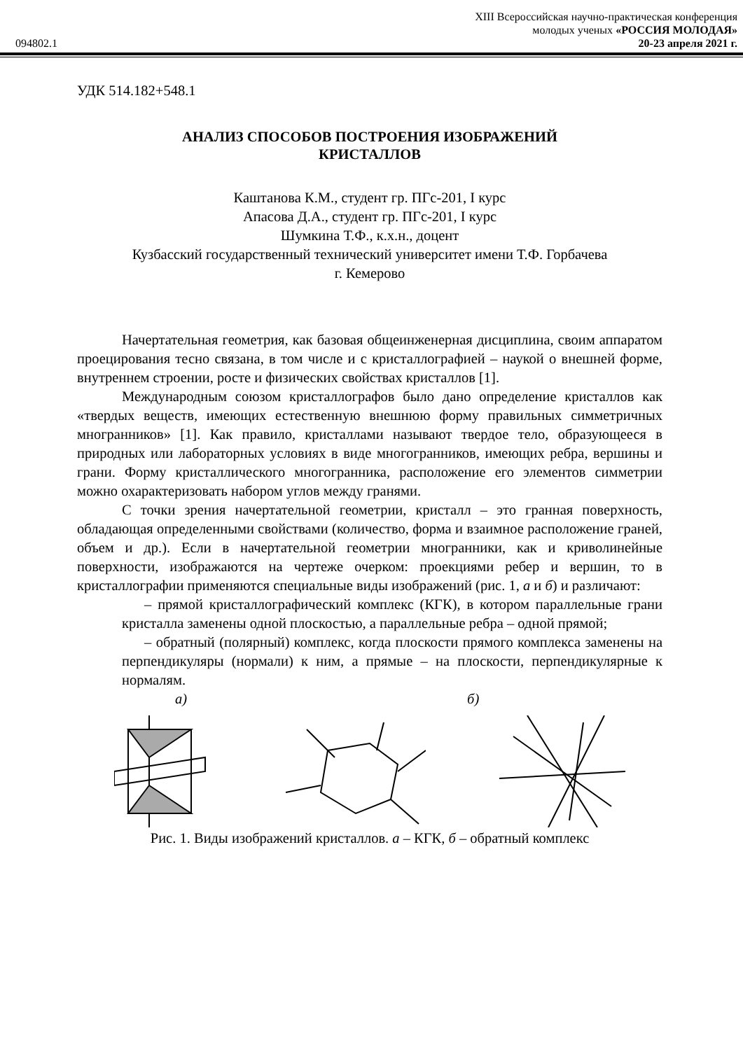094802.1
XIII Всероссийская научно-практическая конференция
молодых ученых «РОССИЯ МОЛОДАЯ»
20-23 апреля 2021 г.
УДК 514.182+548.1
АНАЛИЗ СПОСОБОВ ПОСТРОЕНИЯ ИЗОБРАЖЕНИЙ
КРИСТАЛЛОВ
Каштанова К.М., студент гр. ПГс-201, I курс
Апасова Д.А., студент гр. ПГс-201, I курс
Шумкина Т.Ф., к.х.н., доцент
Кузбасский государственный технический университет имени Т.Ф. Горбачева
г. Кемерово
Начертательная геометрия, как базовая общеинженерная дисциплина, своим аппаратом проецирования тесно связана, в том числе и с кристаллографией – наукой о внешней форме, внутреннем строении, росте и физических свойствах кристаллов [1].
Международным союзом кристаллографов было дано определение кристаллов как «твердых веществ, имеющих естественную внешнюю форму правильных симметричных многранников» [1]. Как правило, кристаллами называют твердое тело, образующееся в природных или лабораторных условиях в виде многогранников, имеющих ребра, вершины и грани. Форму кристаллического многогранника, расположение его элементов симметрии можно охарактеризовать набором углов между гранями.
С точки зрения начертательной геометрии, кристалл – это гранная поверхность, обладающая определенными свойствами (количество, форма и взаимное расположение граней, объем и др.). Если в начертательной геометрии многранники, как и криволинейные поверхности, изображаются на чертеже очерком: проекциями ребер и вершин, то в кристаллографии применяются специальные виды изображений (рис. 1, а и б) и различают:
– прямой кристаллографический комплекс (КГК), в котором параллельные грани кристалла заменены одной плоскостью, а параллельные ребра – одной прямой;
– обратный (полярный) комплекс, когда плоскости прямого комплекса заменены на перпендикуляры (нормали) к ним, а прямые – на плоскости, перпендикулярные к нормалям.
а) б)
Рис. 1. Виды изображений кристаллов. а – КГК, б – обратный комплекс